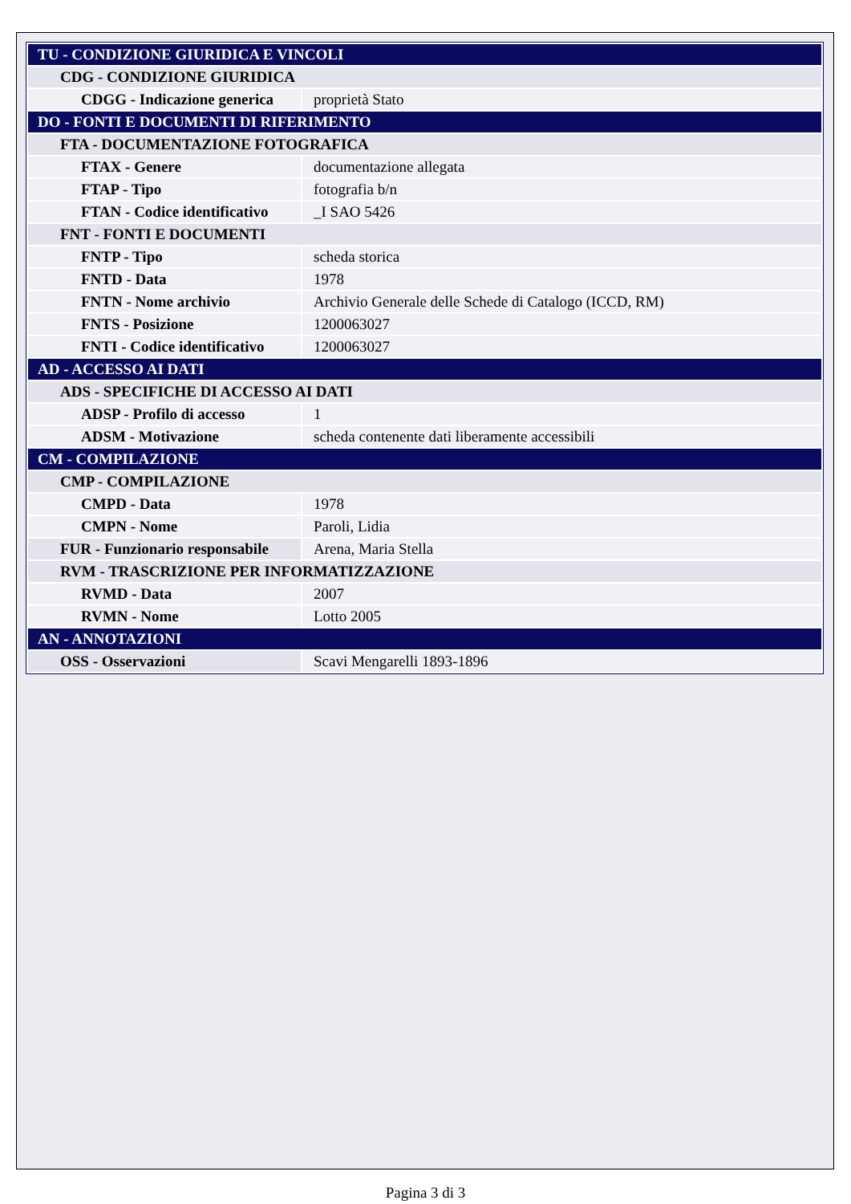| TU - CONDIZIONE GIURIDICA E VINCOLI | |
| CDG - CONDIZIONE GIURIDICA | |
| CDGG - Indicazione generica | proprietà Stato |
| DO - FONTI E DOCUMENTI DI RIFERIMENTO | |
| FTA - DOCUMENTAZIONE FOTOGRAFICA | |
| FTAX - Genere | documentazione allegata |
| FTAP - Tipo | fotografia b/n |
| FTAN - Codice identificativo | _I SAO 5426 |
| FNT - FONTI E DOCUMENTI | |
| FNTP - Tipo | scheda storica |
| FNTD - Data | 1978 |
| FNTN - Nome archivio | Archivio Generale delle Schede di Catalogo (ICCD, RM) |
| FNTS - Posizione | 1200063027 |
| FNTI - Codice identificativo | 1200063027 |
| AD - ACCESSO AI DATI | |
| ADS - SPECIFICHE DI ACCESSO AI DATI | |
| ADSP - Profilo di accesso | 1 |
| ADSM - Motivazione | scheda contenente dati liberamente accessibili |
| CM - COMPILAZIONE | |
| CMP - COMPILAZIONE | |
| CMPD - Data | 1978 |
| CMPN - Nome | Paroli, Lidia |
| FUR - Funzionario responsabile | Arena, Maria Stella |
| RVM - TRASCRIZIONE PER INFORMATIZZAZIONE | |
| RVMD - Data | 2007 |
| RVMN - Nome | Lotto 2005 |
| AN - ANNOTAZIONI | |
| OSS - Osservazioni | Scavi Mengarelli 1893-1896 |
Pagina 3 di 3